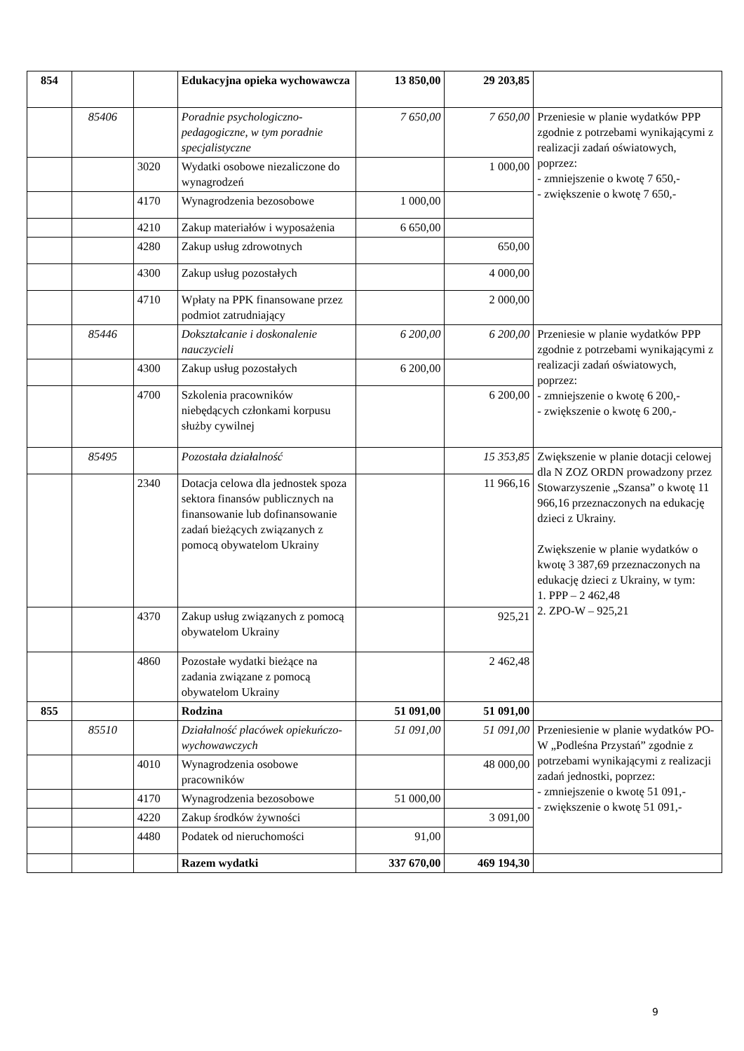| 854 | | | Edukacyjna opieka wychowawcza | 13 850,00 | 29 203,85 | |
| | 85406 | | Poradnie psychologiczno-pedagogiczne, w tym poradnie specjalistyczne | 7 650,00 | 7 650,00 | Przeniesie w planie wydatków PPP zgodnie z potrzebami wynikającymi z realizacji zadań oświatowych, poprzez: - zmniejszenie o kwotę 7 650,- - zwiększenie o kwotę 7 650,- |
| | | 3020 | Wydatki osobowe niezaliczone do wynagrodzeń | | 1 000,00 | |
| | | 4170 | Wynagrodzenia bezosobowe | 1 000,00 | | |
| | | 4210 | Zakup materiałów i wyposażenia | 6 650,00 | | |
| | | 4280 | Zakup usług zdrowotnych | | 650,00 | |
| | | 4300 | Zakup usług pozostałych | | 4 000,00 | |
| | | 4710 | Wpłaty na PPK finansowane przez podmiot zatrudniający | | 2 000,00 | |
| | 85446 | | Dokształcanie i doskonalenie nauczycieli | 6 200,00 | 6 200,00 | Przeniesie w planie wydatków PPP zgodnie z potrzebami wynikającymi z realizacji zadań oświatowych, poprzez: - zmniejszenie o kwotę 6 200,- - zwiększenie o kwotę 6 200,- |
| | | 4300 | Zakup usług pozostałych | 6 200,00 | | |
| | | 4700 | Szkolenia pracowników niebędących członkami korpusu służby cywilnej | | 6 200,00 | |
| | 85495 | | Pozostała działalność | | 15 353,85 | Zwiększenie w planie dotacji celowej dla N ZOZ ORDN prowadzony przez Stowarzyszenie „Szansa” o kwotę 11 966,16 przeznaczonych na edukację dzieci z Ukrainy. Zwiększenie w planie wydatków o kwotę 3 387,69 przeznaczonych na edukację dzieci z Ukrainy, w tym: 1. PPP – 2 462,48 2. ZPO-W – 925,21 |
| | | 2340 | Dotacja celowa dla jednostek spoza sektora finansów publicznych na finansowanie lub dofinansowanie zadań bieżących związanych z pomocą obywatelom Ukrainy | | 11 966,16 | |
| | | 4370 | Zakup usług związanych z pomocą obywatelom Ukrainy | | 925,21 | |
| | | 4860 | Pozostałe wydatki bieżące na zadania związane z pomocą obywatelom Ukrainy | | 2 462,48 | |
| 855 | | | Rodzina | 51 091,00 | 51 091,00 | |
| | 85510 | | Działalność placówek opiekuńczo-wychowawczych | 51 091,00 | 51 091,00 | Przeniesienie w planie wydatków PO-W „Podleśna Przystań” zgodnie z potrzebami wynikającymi z realizacji zadań jednostki, poprzez: - zmniejszenie o kwotę 51 091,- - zwiększenie o kwotę 51 091,- |
| | | 4010 | Wynagrodzenia osobowe pracowników | | 48 000,00 | |
| | | 4170 | Wynagrodzenia bezosobowe | 51 000,00 | | |
| | | 4220 | Zakup środków żywności | | 3 091,00 | |
| | | 4480 | Podatek od nieruchomości | 91,00 | | |
| | | | Razem wydatki | 337 670,00 | 469 194,30 | |
9